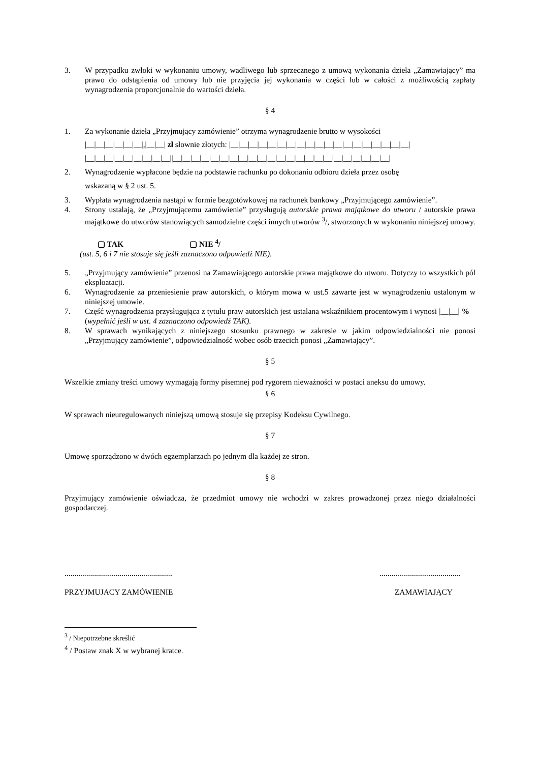3. W przypadku zwłoki w wykonaniu umowy, wadliwego lub sprzecznego z umową wykonania dzieła „Zamawiający” ma prawo do odstąpienia od umowy lub nie przyjęcia jej wykonania w części lub w całości z możliwością zapłaty wynagrodzenia proporcjonalnie do wartości dzieła.
§ 4
1. Za wykonanie dzieła „Przyjmujący zamówienie” otrzyma wynagrodzenie brutto w wysokości
|__|__|__|__|__|__|,|__|__| zł słownie złotych: |__|__|__|__|__|__|__|__|__|__|__|__|__|__|__|__|__|__|__|
|__|__|__|__|__|__|__|__|__||__|__|__|__|__|__|__|__|__|__|__|__|__|__|__|__|__|__|__|__|__|__|__|
2. Wynagrodzenie wypłacone będzie na podstawie rachunku po dokonaniu odbioru dzieła przez osobę
wskazaną w § 2 ust. 5.
3. Wypłata wynagrodzenia nastąpi w formie bezgotówkowej na rachunek bankowy „Przyjmującego zamówienie”.
4. Strony ustalają, że „Przyjmującemu zamówienie” przysługują autorskie prawa majątkowe do utworu / autorskie prawa majątkowe do utworów stanowiących samodzielne części innych utworów <sup>3</sup>/, stworzonych w wykonaniu niniejszej umowy.
▢ TAK ▢ NIE <sup>4</sup>/
(ust. 5, 6 i 7 nie stosuje się jeśli zaznaczono odpowiedź NIE).
5. „Przyjmujący zamówienie” przenosi na Zamawiającego autorskie prawa majątkowe do utworu. Dotyczy to wszystkich pól eksploatacji.
6. Wynagrodzenie za przeniesienie praw autorskich, o którym mowa w ust.5 zawarte jest w wynagrodzeniu ustalonym w niniejszej umowie.
7. Część wynagrodzenia przysługująca z tytułu praw autorskich jest ustalana wskaźnikiem procentowym i wynosi |__|__| % (wypełnić jeśli w ust. 4 zaznaczono odpowiedź TAK).
8. W sprawach wynikających z niniejszego stosunku prawnego w zakresie w jakim odpowiedzialności nie ponosi „Przyjmujący zamówienie”, odpowiedzialność wobec osób trzecich ponosi „Zamawiający”.
§ 5
Wszelkie zmiany treści umowy wymagają formy pisemnej pod rygorem nieważności w postaci aneksu do umowy.
§ 6
W sprawach nieuregulowanych niniejszą umową stosuje się przepisy Kodeksu Cywilnego.
§ 7
Umowę sporządzono w dwóch egzemplarzach po jednym dla każdej ze stron.
§ 8
Przyjmujący zamówienie oświadcza, że przedmiot umowy nie wchodzi w zakres prowadzonej przez niego działalności gospodarczej.
................................................................................................
PRZYJMUJACY ZAMÓWIENIE ZAMAWIAJĄCY
<sup>3</sup> / Niepotrzebne skreślić
<sup>4</sup> / Postaw znak X w wybranej kratce.